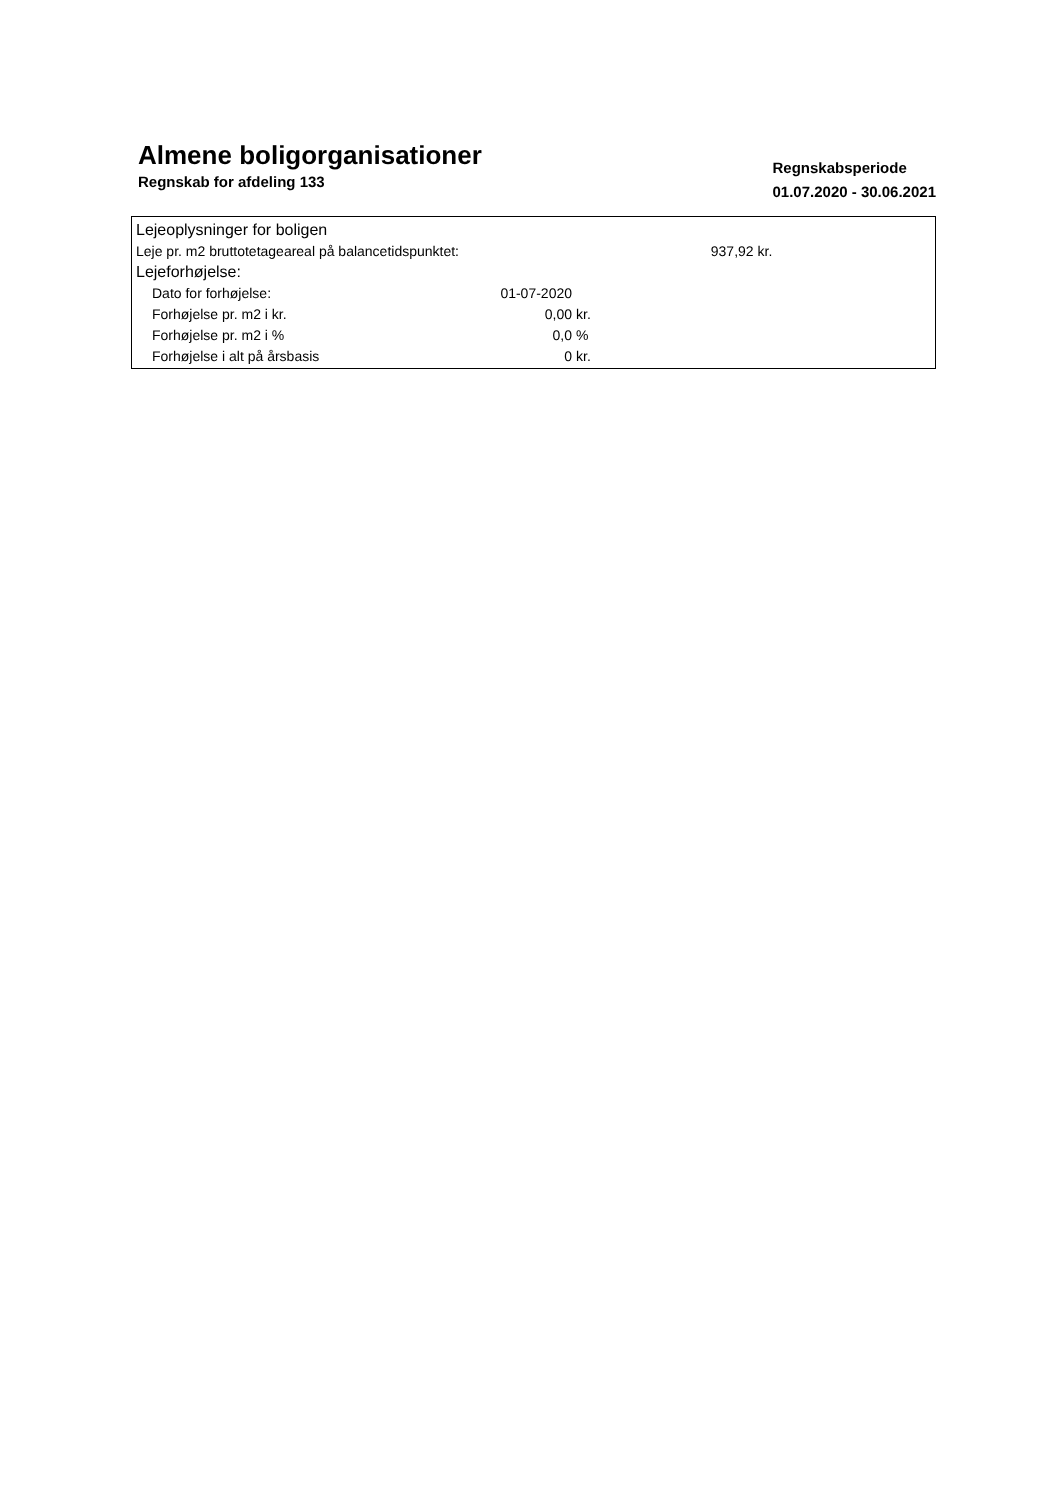Almene boligorganisationer
Regnskab for afdeling 133
Regnskabsperiode
01.07.2020 - 30.06.2021
| Lejeoplysninger for boligen | | | |
| Leje pr. m2 bruttotetageareal på balancetidspunktet: | | | 937,92 kr. |
| Lejeforhøjelse: | | | |
| Dato for forhøjelse: | 01-07-2020 | | |
| Forhøjelse pr. m2 i kr. | 0,00 | kr. | |
| Forhøjelse pr. m2 i % | 0,0 | % | |
| Forhøjelse i alt på årsbasis | 0 | kr. | |